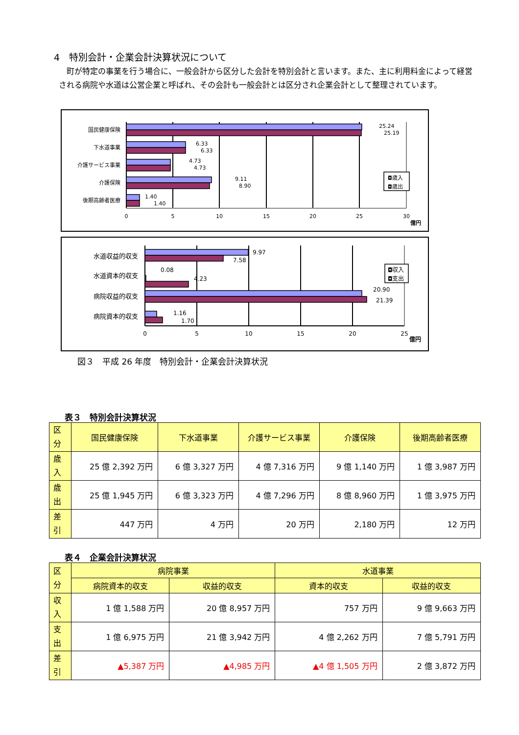4　特別会計・企業会計決算状況について
町が特定の事業を行う場合に、一般会計から区分した会計を特別会計と言います。また、主に利用料金によって経営される病院や水道は公営企業と呼ばれ、その会計も一般会計とは区分され企業会計として整理されています。
国民健康保険
下水道事業
介護サービス事業
介護保険
後期高齢者医療
25.24
25.19
6.33
6.33
4.73
4.73
9.11
8.90
1.40
1.40
◘歳入
◘歳出
0
5
10
15
20
25
30
億円
水道収益的収支
水道資本的収支
病院収益的収支
病院資本的収支
9.97
7.58
0.08
4.23
20.90
21.39
1.16
1.70
◘収入
◘支出
0
5
10
15
20
25
億円
図３　平成 26 年度　特別会計・企業会計決算状況
表３　特別会計決算状況
| 区 分 | 国民健康保険 | 下水道事業 | 介護サービス事業 | 介護保険 | 後期高齢者医療 |
| --- | --- | --- | --- | --- | --- |
| 歳 入 | 25 億 2,392 万円 | 6 億 3,327 万円 | 4 億 7,316 万円 | 9 億 1,140 万円 | 1 億 3,987 万円 |
| 歳 出 | 25 億 1,945 万円 | 6 億 3,323 万円 | 4 億 7,296 万円 | 8 億 8,960 万円 | 1 億 3,975 万円 |
| 差 引 | 447 万円 | 4 万円 | 20 万円 | 2,180 万円 | 12 万円 |
表４　企業会計決算状況
| 区 分 | 病院事業 | | 水道事業 | |
| --- | --- | --- | --- | --- |
| | 病院資本的収支 | 収益的収支 | 資本的収支 | 収益的収支 |
| 収 入 | 1 億 1,588 万円 | 20 億 8,957 万円 | 757 万円 | 9 億 9,663 万円 |
| 支 出 | 1 億 6,975 万円 | 21 億 3,942 万円 | 4 億 2,262 万円 | 7 億 5,791 万円 |
| 差 引 | ▲5,387 万円 | ▲4,985 万円 | ▲4 億 1,505 万円 | 2 億 3,872 万円 |